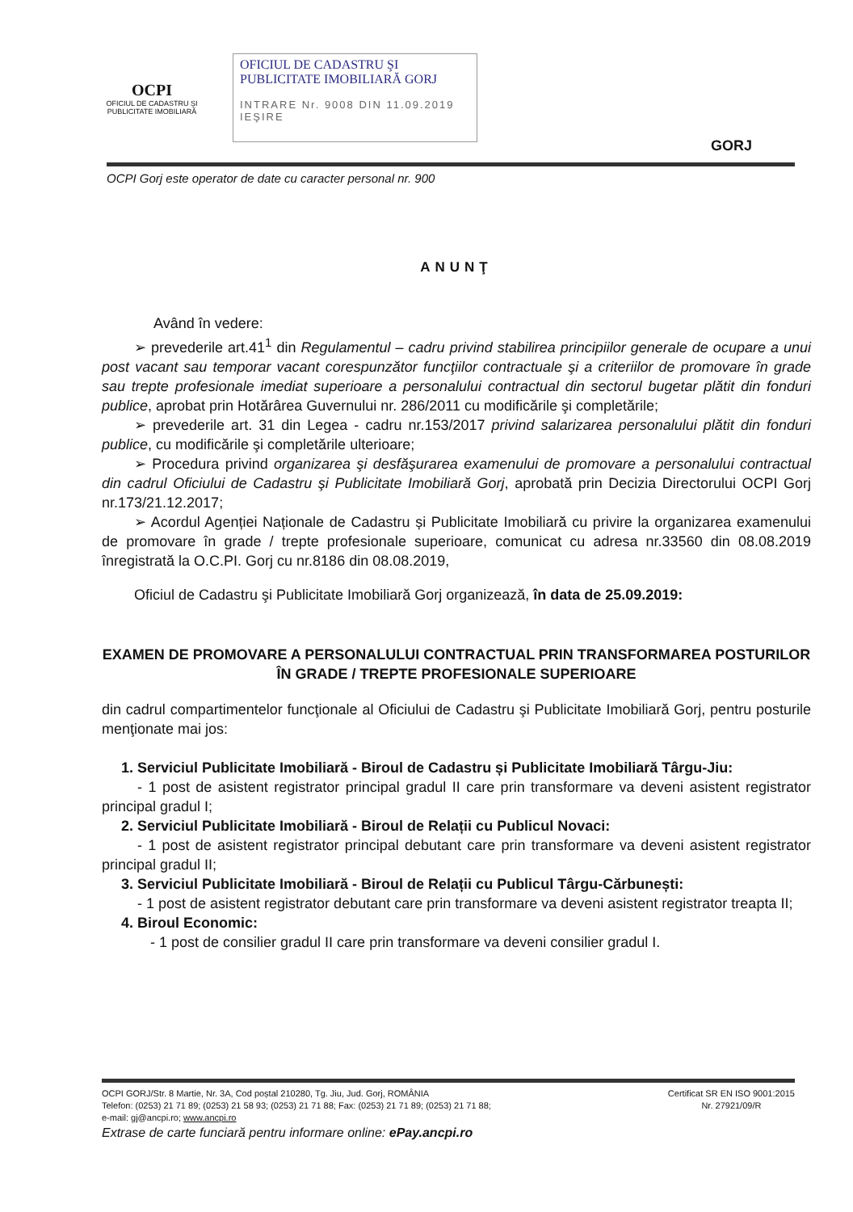OCPI
OFICIUL DE CADASTRU ŞI PUBLICITATE IMOBILIARĂ
OFICIUL DE CADASTRU ŞI PUBLICITATE IMOBILIARĂ GORJ
INTRARE Nr. 9008 DIN 11.09.2019
IEŞIRE
GORJ
OCPI Gorj este operator de date cu caracter personal nr. 900
ANUNŢ
Având în vedere:
➢ prevederile art.41<sup>1</sup> din Regulamentul – cadru privind stabilirea principiilor generale de ocupare a unui post vacant sau temporar vacant corespunzător funcţiilor contractuale şi a criteriilor de promovare în grade sau trepte profesionale imediat superioare a personalului contractual din sectorul bugetar plătit din fonduri publice, aprobat prin Hotărârea Guvernului nr. 286/2011 cu modificările şi completările;
➢ prevederile art. 31 din Legea - cadru nr.153/2017 privind salarizarea personalului plătit din fonduri publice, cu modificările şi completările ulterioare;
➢ Procedura privind organizarea şi desfăşurarea examenului de promovare a personalului contractual din cadrul Oficiului de Cadastru şi Publicitate Imobiliară Gorj, aprobată prin Decizia Directorului OCPI Gorj nr.173/21.12.2017;
➢ Acordul Agenției Naționale de Cadastru și Publicitate Imobiliară cu privire la organizarea examenului de promovare în grade / trepte profesionale superioare, comunicat cu adresa nr.33560 din 08.08.2019 înregistrată la O.C.PI. Gorj cu nr.8186 din 08.08.2019,
Oficiul de Cadastru şi Publicitate Imobiliară Gorj organizează, în data de 25.09.2019:
EXAMEN DE PROMOVARE A PERSONALULUI CONTRACTUAL PRIN TRANSFORMAREA POSTURILOR ÎN GRADE / TREPTE PROFESIONALE SUPERIOARE
din cadrul compartimentelor funcţionale al Oficiului de Cadastru şi Publicitate Imobiliară Gorj, pentru posturile menţionate mai jos:
1. Serviciul Publicitate Imobiliară - Biroul de Cadastru și Publicitate Imobiliară Târgu-Jiu:
- 1 post de asistent registrator principal gradul II care prin transformare va deveni asistent registrator principal gradul I;
2. Serviciul Publicitate Imobiliară - Biroul de Relații cu Publicul Novaci:
- 1 post de asistent registrator principal debutant care prin transformare va deveni asistent registrator principal gradul II;
3. Serviciul Publicitate Imobiliară - Biroul de Relații cu Publicul Târgu-Cărbunești:
- 1 post de asistent registrator debutant care prin transformare va deveni asistent registrator treapta II;
4. Biroul Economic:
- 1 post de consilier gradul II care prin transformare va deveni consilier gradul I.
OCPI GORJ/Str. 8 Martie, Nr. 3A, Cod poștal 210280, Tg. Jiu, Jud. Gorj, ROMÂNIA
Telefon: (0253) 21 71 89; (0253) 21 58 93; (0253) 21 71 88; Fax: (0253) 21 71 89; (0253) 21 71 88;
e-mail: gj@ancpi.ro; www.ancpi.ro
Certificat SR EN ISO 9001:2015
Nr. 27921/09/R
Extrase de carte funciară pentru informare online: ePay.ancpi.ro